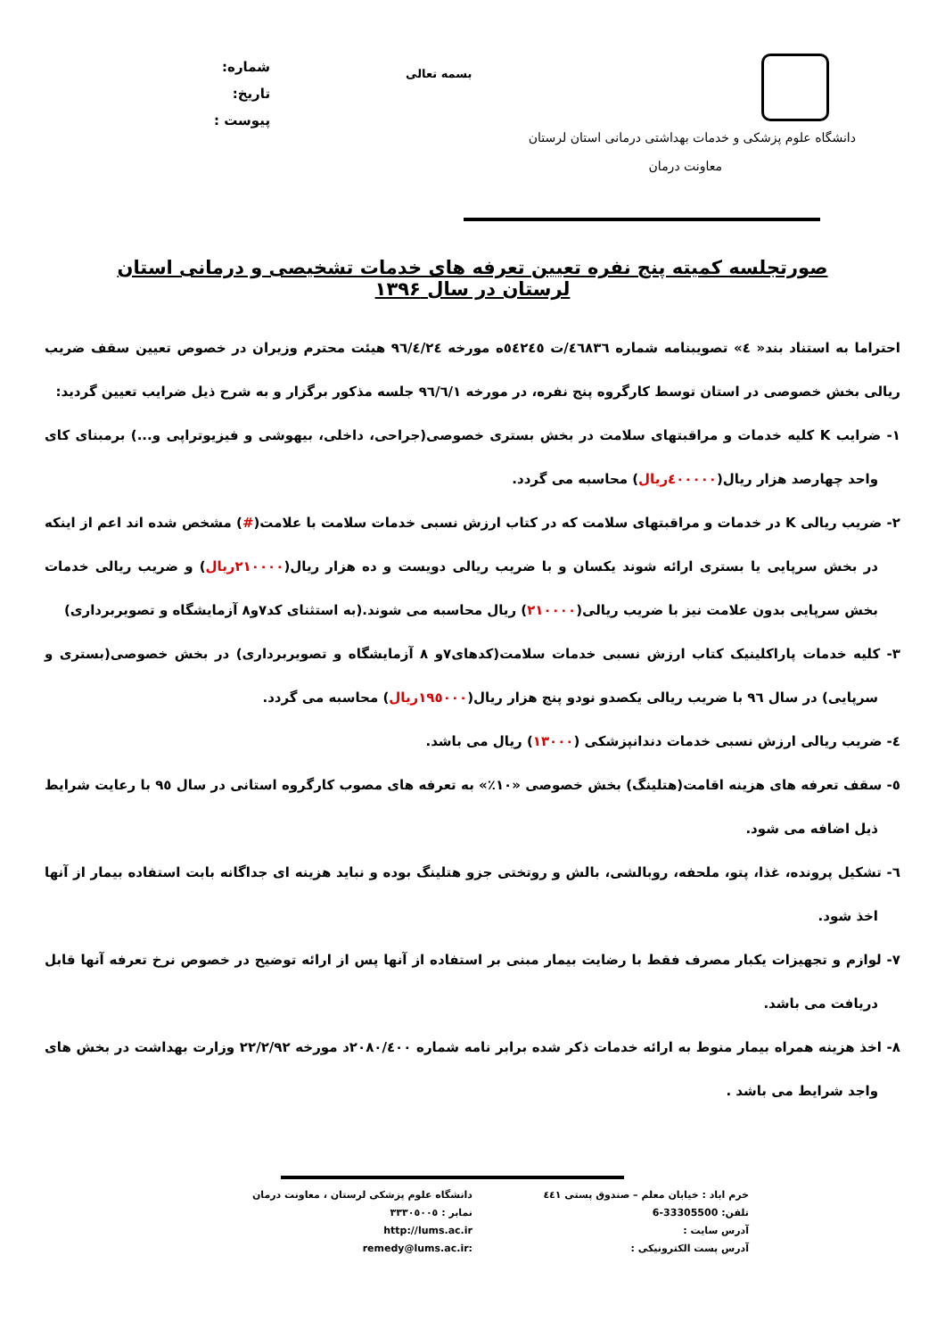دانشگاه علوم پزشکی و خدمات بهداشتی درمانی استان لرستان
معاونت درمان
شماره:
تاریخ:
پیوست :
بسمه تعالی
صورتجلسه کمیته پنج نفره تعیین تعرفه های خدمات تشخیصی و درمانی استان لرستان در سال ۱۳۹۶
احتراما به استناد بند« ٤» تصویبنامه شماره ٤٦٨٣٦/ت ٥٤٢٤٥ه مورخه ٩٦/٤/٢٤ هیئت محترم وزیران در خصوص تعیین سقف ضریب ریالی بخش خصوصی در استان توسط کارگروه پنج نفره، در مورخه ٩٦/٦/١ جلسه مذکور برگزار و به شرح ذیل ضرایب تعیین گردید:
١- ضرایب K کلیه خدمات و مراقبتهای سلامت در بخش بستری خصوصی(جراحی، داخلی، بیهوشی و فیزیوتراپی و...) برمبنای کای واحد چهارصد هزار ریال(٤٠٠٠٠٠ریال) محاسبه می گردد.
٢- ضریب ریالی K در خدمات و مراقبتهای سلامت که در کتاب ارزش نسبی خدمات سلامت با علامت(#) مشخص شده اند اعم از اینکه در بخش سرپایی یا بستری ارائه شوند یکسان و با ضریب ریالی دویست و ده هزار ریال(٢١٠٠٠٠ریال) و ضریب ریالی خدمات بخش سرپایی بدون علامت نیز با ضریب ریالی(٢١٠٠٠٠) ریال محاسبه می شوند.(به استثنای کد٧و٨ آزمایشگاه و تصویربرداری)
٣- کلیه خدمات پاراکلینیک کتاب ارزش نسبی خدمات سلامت(کدهای٧و ٨ آزمایشگاه و تصویربرداری) در بخش خصوصی(بستری و سرپایی) در سال ٩٦ با ضریب ریالی یکصدو نودو پنج هزار ریال(١٩٥٠٠٠ریال) محاسبه می گردد.
٤- ضریب ریالی ارزش نسبی خدمات دندانپزشکی (١٣٠٠٠) ریال می باشد.
٥- سقف تعرفه های هزینه اقامت(هتلینگ) بخش خصوصی «١٠٪» به تعرفه های مصوب کارگروه استانی در سال ٩٥ با رعایت شرایط ذیل اضافه می شود.
٦- تشکیل پرونده، غذا، پتو، ملحفه، روبالشی، بالش و روتختی جزو هتلینگ بوده و نباید هزینه ای جداگانه بابت استفاده بیمار از آنها اخذ شود.
٧- لوازم و تجهیزات یکبار مصرف فقط با رضایت بیمار مبنی بر استفاده از آنها پس از ارائه توضیح در خصوص نرخ تعرفه آنها قابل دریافت می باشد.
٨- اخذ هزینه همراه بیمار منوط به ارائه خدمات ذکر شده برابر نامه شماره ٢٠٨٠/٤٠٠د مورخه ٢٢/٢/٩٢ وزارت بهداشت در بخش های واجد شرایط می باشد .
خرم اباد : خیابان معلم – صندوق پستی ٤٤١
دانشگاه علوم پزشکی لرستان ، معاونت درمان
تلفن: 33305500-6
نمابر : ٣٣٣٠٥٠٠٥
آدرس سایت :
http://lums.ac.ir
آدرس پست الکترونیکی :
remedy@lums.ac.ir: